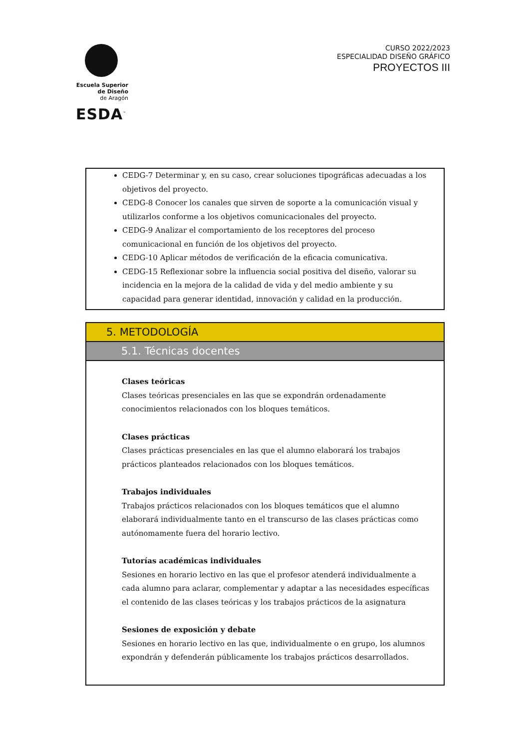Escuela Superior
de Diseño
de Aragón
ESDA<sup>™</sup>
CURSO 2022/2023
ESPECIALIDAD DISEÑO GRÁFICO
PROYECTOS III
CEDG-7 Determinar y, en su caso, crear soluciones tipográficas adecuadas a los objetivos del proyecto.
CEDG-8 Conocer los canales que sirven de soporte a la comunicación visual y utilizarlos conforme a los objetivos comunicacionales del proyecto.
CEDG-9 Analizar el comportamiento de los receptores del proceso comunicacional en función de los objetivos del proyecto.
CEDG-10 Aplicar métodos de verificación de la eficacia comunicativa.
CEDG-15 Reflexionar sobre la influencia social positiva del diseño, valorar su incidencia en la mejora de la calidad de vida y del medio ambiente y su capacidad para generar identidad, innovación y calidad en la producción.
5. METODOLOGÍA
5.1. Técnicas docentes
Clases teóricas
Clases teóricas presenciales en las que se expondrán ordenadamente conocimientos relacionados con los bloques temáticos.
Clases prácticas
Clases prácticas presenciales en las que el alumno elaborará los trabajos prácticos planteados relacionados con los bloques temáticos.
Trabajos individuales
Trabajos prácticos relacionados con los bloques temáticos que el alumno elaborará individualmente tanto en el transcurso de las clases prácticas como autónomamente fuera del horario lectivo.
Tutorías académicas individuales
Sesiones en horario lectivo en las que el profesor atenderá individualmente a cada alumno para aclarar, complementar y adaptar a las necesidades específicas el contenido de las clases teóricas y los trabajos prácticos de la asignatura
Sesiones de exposición y debate
Sesiones en horario lectivo en las que, individualmente o en grupo, los alumnos expondrán y defenderán públicamente los trabajos prácticos desarrollados.